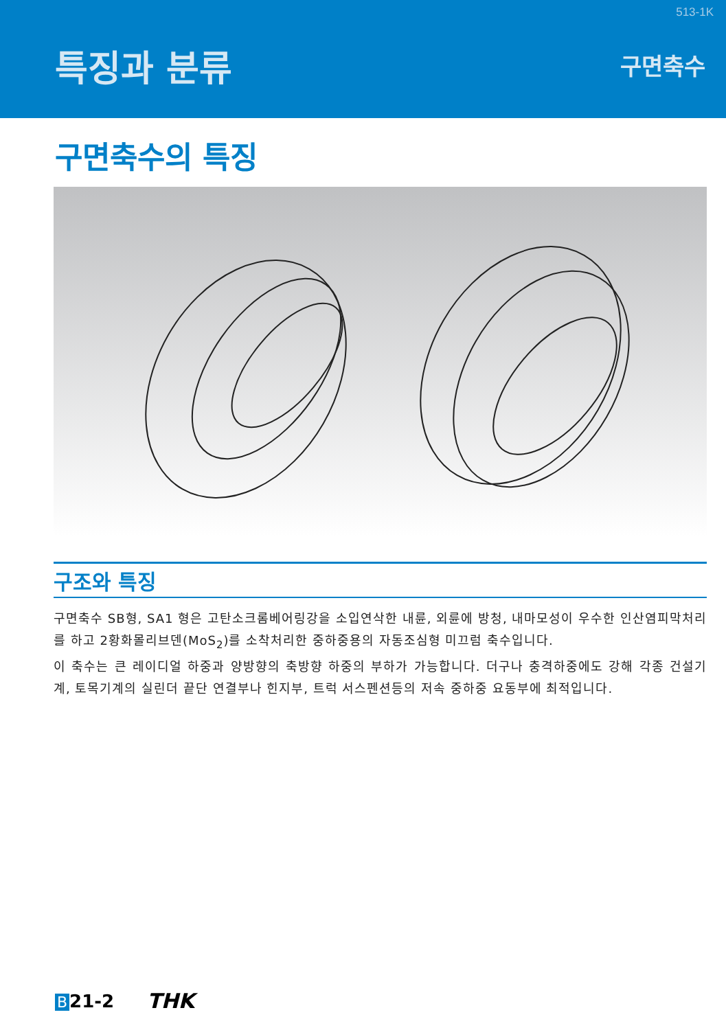513-1K
특징과 분류
구면축수
구면축수의 특징
구조와 특징
구면축수 SB형, SA1 형은 고탄소크롬베어링강을 소입연삭한 내륜, 외륜에 방청, 내마모성이 우수한 인산염피막처리를 하고 2황화몰리브덴(MoS<sub>2</sub>)를 소착처리한 중하중용의 자동조심형 미끄럼 축수입니다.
이 축수는 큰 레이디얼 하중과 양방향의 축방향 하중의 부하가 가능합니다. 더구나 충격하중에도 강해 각종 건설기계, 토목기계의 실린더 끝단 연결부나 힌지부, 트럭 서스펜션등의 저속 중하중 요동부에 최적입니다.
B 21-2 THK